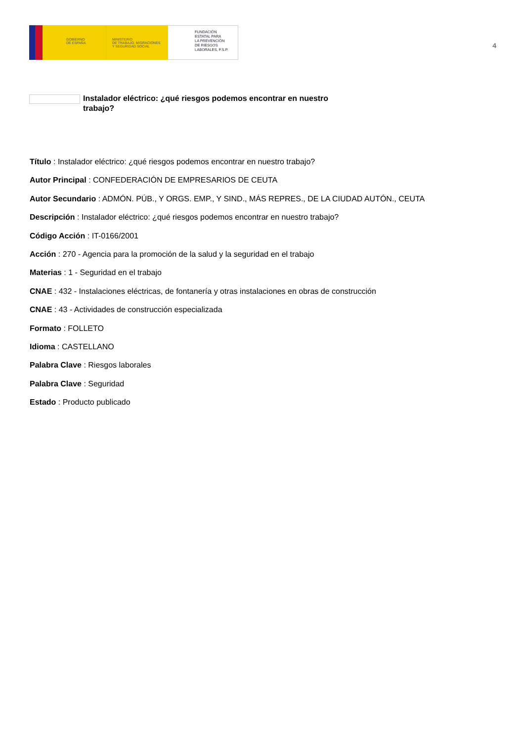GOBIERNO
DE ESPAÑA
MINISTERIO
DE TRABAJO, MIGRACIONES
Y SEGURIDAD SOCIAL
FUNDACIÓN
ESTATAL PARA
LA PREVENCIÓN
DE RIESGOS
LABORALES, F.S.P.
4
Instalador eléctrico: ¿qué riesgos podemos encontrar en nuestro trabajo?
Título : Instalador eléctrico: ¿qué riesgos podemos encontrar en nuestro trabajo?
Autor Principal : CONFEDERACIÓN DE EMPRESARIOS DE CEUTA
Autor Secundario : ADMÓN. PÚB., Y ORGS. EMP., Y SIND., MÁS REPRES., DE LA CIUDAD AUTÓN., CEUTA
Descripción : Instalador eléctrico: ¿qué riesgos podemos encontrar en nuestro trabajo?
Código Acción : IT-0166/2001
Acción : 270 - Agencia para la promoción de la salud y la seguridad en el trabajo
Materias : 1 - Seguridad en el trabajo
CNAE : 432 - Instalaciones eléctricas, de fontanería y otras instalaciones en obras de construcción
CNAE : 43 - Actividades de construcción especializada
Formato : FOLLETO
Idioma : CASTELLANO
Palabra Clave : Riesgos laborales
Palabra Clave : Seguridad
Estado : Producto publicado